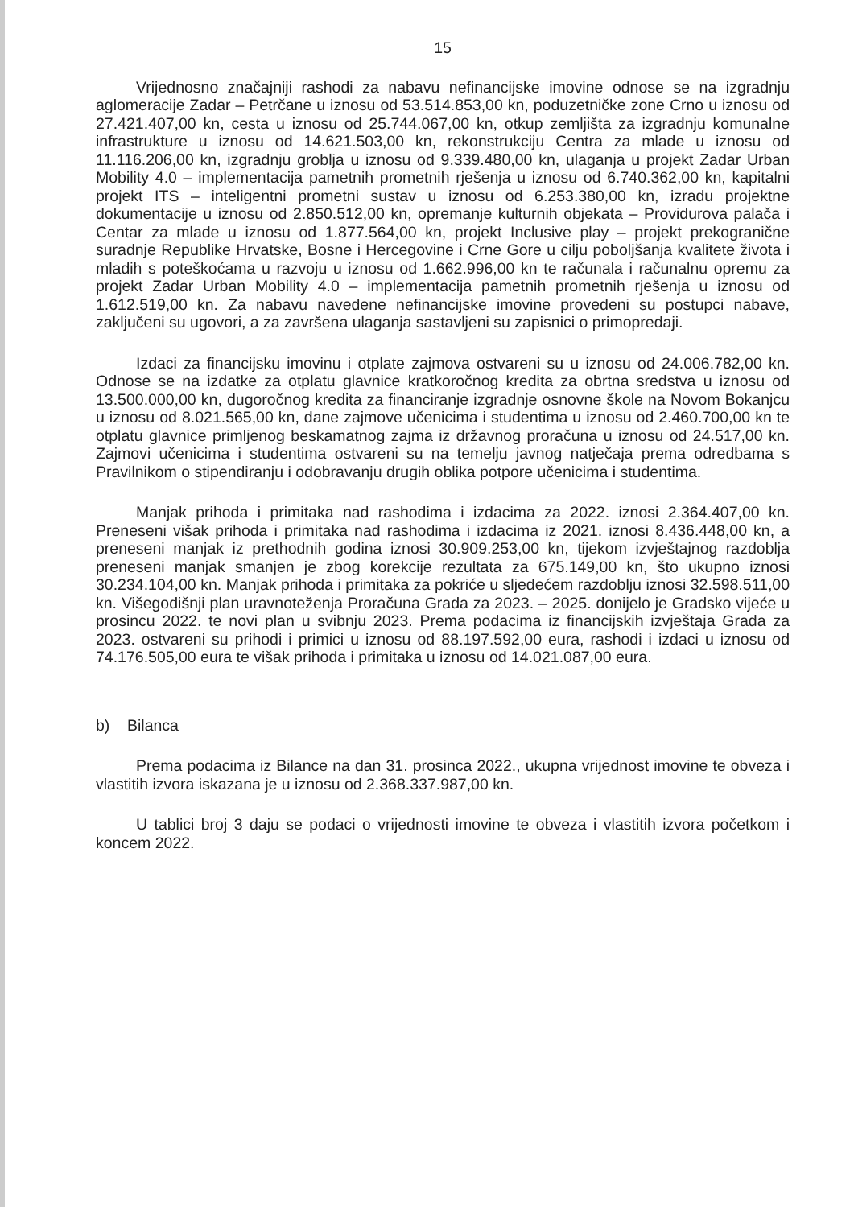15
Vrijednosno značajniji rashodi za nabavu nefinancijske imovine odnose se na izgradnju aglomeracije Zadar – Petrčane u iznosu od 53.514.853,00 kn, poduzetničke zone Crno u iznosu od 27.421.407,00 kn, cesta u iznosu od 25.744.067,00 kn, otkup zemljišta za izgradnju komunalne infrastrukture u iznosu od 14.621.503,00 kn, rekonstrukciju Centra za mlade u iznosu od 11.116.206,00 kn, izgradnju groblja u iznosu od 9.339.480,00 kn, ulaganja u projekt Zadar Urban Mobility 4.0 – implementacija pametnih prometnih rješenja u iznosu od 6.740.362,00 kn, kapitalni projekt ITS – inteligentni prometni sustav u iznosu od 6.253.380,00 kn, izradu projektne dokumentacije u iznosu od 2.850.512,00 kn, opremanje kulturnih objekata – Providurova palača i Centar za mlade u iznosu od 1.877.564,00 kn, projekt Inclusive play – projekt prekogranične suradnje Republike Hrvatske, Bosne i Hercegovine i Crne Gore u cilju poboljšanja kvalitete života i mladih s poteškoćama u razvoju u iznosu od 1.662.996,00 kn te računala i računalnu opremu za projekt Zadar Urban Mobility 4.0 – implementacija pametnih prometnih rješenja u iznosu od 1.612.519,00 kn. Za nabavu navedene nefinancijske imovine provedeni su postupci nabave, zaključeni su ugovori, a za završena ulaganja sastavljeni su zapisnici o primopredaji.
Izdaci za financijsku imovinu i otplate zajmova ostvareni su u iznosu od 24.006.782,00 kn. Odnose se na izdatke za otplatu glavnice kratkoročnog kredita za obrtna sredstva u iznosu od 13.500.000,00 kn, dugoročnog kredita za financiranje izgradnje osnovne škole na Novom Bokanjcu u iznosu od 8.021.565,00 kn, dane zajmove učenicima i studentima u iznosu od 2.460.700,00 kn te otplatu glavnice primljenog beskamatnog zajma iz državnog proračuna u iznosu od 24.517,00 kn. Zajmovi učenicima i studentima ostvareni su na temelju javnog natječaja prema odredbama s Pravilnikom o stipendiranju i odobravanju drugih oblika potpore učenicima i studentima.
Manjak prihoda i primitaka nad rashodima i izdacima za 2022. iznosi 2.364.407,00 kn. Preneseni višak prihoda i primitaka nad rashodima i izdacima iz 2021. iznosi 8.436.448,00 kn, a preneseni manjak iz prethodnih godina iznosi 30.909.253,00 kn, tijekom izvještajnog razdoblja preneseni manjak smanjen je zbog korekcije rezultata za 675.149,00 kn, što ukupno iznosi 30.234.104,00 kn. Manjak prihoda i primitaka za pokriće u sljedećem razdoblju iznosi 32.598.511,00 kn. Višegodišnji plan uravnoteženja Proračuna Grada za 2023. – 2025. donijelo je Gradsko vijeće u prosincu 2022. te novi plan u svibnju 2023. Prema podacima iz financijskih izvještaja Grada za 2023. ostvareni su prihodi i primici u iznosu od 88.197.592,00 eura, rashodi i izdaci u iznosu od 74.176.505,00 eura te višak prihoda i primitaka u iznosu od 14.021.087,00 eura.
b) Bilanca
Prema podacima iz Bilance na dan 31. prosinca 2022., ukupna vrijednost imovine te obveza i vlastitih izvora iskazana je u iznosu od 2.368.337.987,00 kn.
U tablici broj 3 daju se podaci o vrijednosti imovine te obveza i vlastitih izvora početkom i koncem 2022.